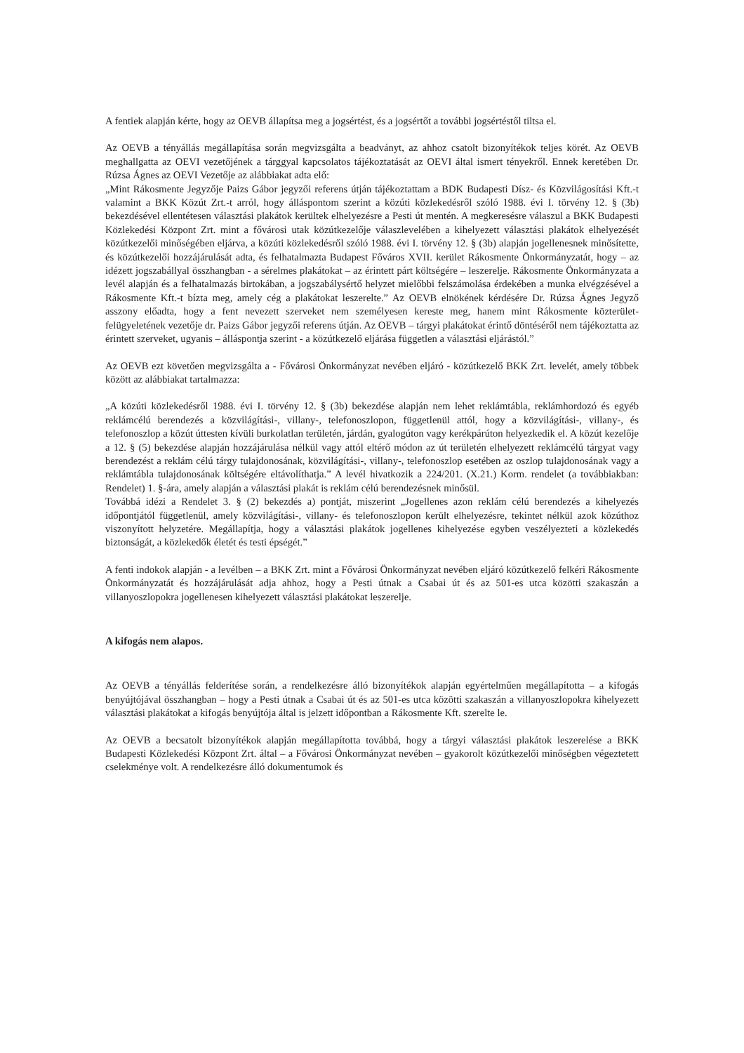A fentiek alapján kérte, hogy az OEVB állapítsa meg a jogsértést, és a jogsértőt a további jogsértéstől tiltsa el.
Az OEVB a tényállás megállapítása során megvizsgálta a beadványt, az ahhoz csatolt bizonyítékok teljes körét. Az OEVB meghallgatta az OEVI vezetőjének a tárggyal kapcsolatos tájékoztatását az OEVI által ismert tényekről. Ennek keretében Dr. Rúzsa Ágnes az OEVI Vezetője az alábbiakat adta elő:
„Mint Rákosmente Jegyzője Paizs Gábor jegyzői referens útján tájékoztattam a BDK Budapesti Dísz- és Közvilágosítási Kft.-t valamint a BKK Közút Zrt.-t arról, hogy álláspontom szerint a közúti közlekedésről szóló 1988. évi I. törvény 12. § (3b) bekezdésével ellentétesen választási plakátok kerültek elhelyezésre a Pesti út mentén. A megkeresésre válaszul a BKK Budapesti Közlekedési Központ Zrt. mint a fővárosi utak közútkezelője válaszlevelében a kihelyezett választási plakátok elhelyezését közútkezelői minőségében eljárva, a közúti közlekedésről szóló 1988. évi I. törvény 12. § (3b) alapján jogellenesnek minősítette, és közútkezelői hozzájárulását adta, és felhatalmazta Budapest Főváros XVII. kerület Rákosmente Önkormányzatát, hogy – az idézett jogszabállyal összhangban - a sérelmes plakátokat – az érintett párt költségére – leszerelje. Rákosmente Önkormányzata a levél alapján és a felhatalmazás birtokában, a jogszabálysértő helyzet mielőbbi felszámolása érdekében a munka elvégzésével a Rákosmente Kft.-t bízta meg, amely cég a plakátokat leszerelte.” Az OEVB elnökének kérdésére Dr. Rúzsa Ágnes Jegyző asszony előadta, hogy a fent nevezett szerveket nem személyesen kereste meg, hanem mint Rákosmente közterület-felügyeletének vezetője dr. Paizs Gábor jegyzői referens útján. Az OEVB – tárgyi plakátokat érintő döntéséről nem tájékoztatta az érintett szerveket, ugyanis – álláspontja szerint - a közútkezelő eljárása független a választási eljárástól.”
Az OEVB ezt követően megvizsgálta a - Fővárosi Önkormányzat nevében eljáró - közútkezelő BKK Zrt. levelét, amely többek között az alábbiakat tartalmazza:
„A közúti közlekedésről 1988. évi I. törvény 12. § (3b) bekezdése alapján nem lehet reklámtábla, reklámhordozó és egyéb reklámcélú berendezés a közvilágítási-, villany-, telefonoszlopon, függetlenül attól, hogy a közvilágítási-, villany-, és telefonoszlop a közút úttesten kívüli burkolatlan területén, járdán, gyalogúton vagy kerékpárúton helyezkedik el. A közút kezelője a 12. § (5) bekezdése alapján hozzájárulása nélkül vagy attól eltérő módon az út területén elhelyezett reklámcélú tárgyat vagy berendezést a reklám célú tárgy tulajdonosának, közvilágítási-, villany-, telefonoszlop esetében az oszlop tulajdonosának vagy a reklámtábla tulajdonosának költségére eltávolíthatja.” A levél hivatkozik a 224/201. (X.21.) Korm. rendelet (a továbbiakban: Rendelet) 1. §-ára, amely alapján a választási plakát is reklám célú berendezésnek minősül.
Továbbá idézi a Rendelet 3. § (2) bekezdés a) pontját, miszerint „Jogellenes azon reklám célú berendezés a kihelyezés időpontjától függetlenül, amely közvilágítási-, villany- és telefonoszlopon került elhelyezésre, tekintet nélkül azok közúthoz viszonyított helyzetére. Megállapítja, hogy a választási plakátok jogellenes kihelyezése egyben veszélyezteti a közlekedés biztonságát, a közlekedők életét és testi épségét.”
A fenti indokok alapján - a levélben – a BKK Zrt. mint a Fővárosi Önkormányzat nevében eljáró közútkezelő felkéri Rákosmente Önkormányzatát és hozzájárulását adja ahhoz, hogy a Pesti útnak a Csabai út és az 501-es utca közötti szakaszán a villanyoszlopokra jogellenesen kihelyezett választási plakátokat leszerelje.
A kifogás nem alapos.
Az OEVB a tényállás felderítése során, a rendelkezésre álló bizonyítékok alapján egyértelműen megállapította – a kifogás benyújtójával összhangban – hogy a Pesti útnak a Csabai út és az 501-es utca közötti szakaszán a villanyoszlopokra kihelyezett választási plakátokat a kifogás benyújtója által is jelzett időpontban a Rákosmente Kft. szerelte le.
Az OEVB a becsatolt bizonyítékok alapján megállapította továbbá, hogy a tárgyi választási plakátok leszerelése a BKK Budapesti Közlekedési Központ Zrt. által – a Fővárosi Önkormányzat nevében – gyakorolt közútkezelői minőségben végeztetett cselekménye volt. A rendelkezésre álló dokumentumok és